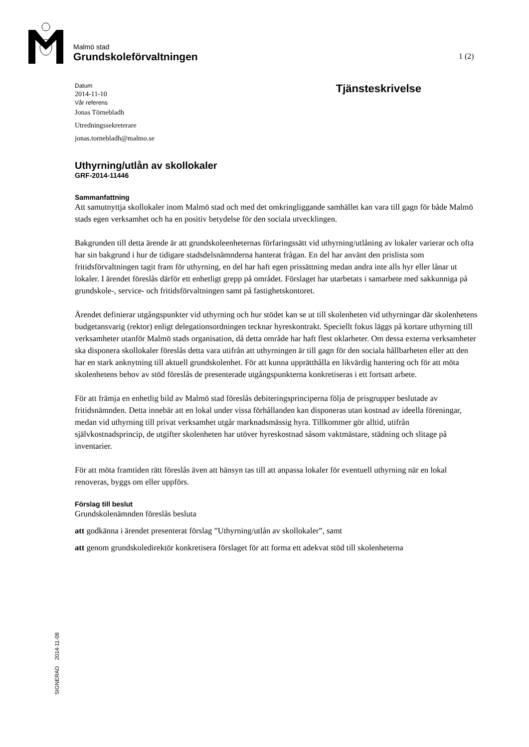Malmö stad
Grundskoleförvaltningen
1 (2)
Datum
2014-11-10
Vår referens
Jonas Törnebladh
Utredningssekreterare
jonas.tornebladh@malmo.se
Tjänsteskrivelse
Uthyrning/utlån av skollokaler
GRF-2014-11446
Sammanfattning
Att samutnyttja skollokaler inom Malmö stad och med det omkringliggande samhället kan vara till gagn för både Malmö stads egen verksamhet och ha en positiv betydelse för den sociala utvecklingen.
Bakgrunden till detta ärende är att grundskoleenheternas förfaringssätt vid uthyrning/utlåning av lokaler varierar och ofta har sin bakgrund i hur de tidigare stadsdelsnämnderna hanterat frågan. En del har använt den prislista som fritidsförvaltningen tagit fram för uthyrning, en del har haft egen prissättning medan andra inte alls hyr eller lånar ut lokaler. I ärendet föreslås därför ett enhetligt grepp på området. Förslaget har utarbetats i samarbete med sakkunniga på grundskole-, service- och fritidsförvaltningen samt på fastighetskontoret.
Ärendet definierar utgångspunkter vid uthyrning och hur stödet kan se ut till skolenheten vid uthyrningar där skolenhetens budgetansvarig (rektor) enligt delegationsordningen tecknar hyreskontrakt. Speciellt fokus läggs på kortare uthyrning till verksamheter utanför Malmö stads organisation, då detta område har haft flest oklarheter. Om dessa externa verksamheter ska disponera skollokaler föreslås detta vara utifrån att uthyrningen är till gagn för den sociala hållbarheten eller att den har en stark anknytning till aktuell grundskolenhet. För att kunna upprätthålla en likvärdig hantering och för att möta skolenhetens behov av stöd föreslås de presenterade utgångspunkterna konkretiseras i ett fortsatt arbete.
För att främja en enhetlig bild av Malmö stad föreslås debiteringsprinciperna följa de prisgrupper beslutade av fritidsnämnden. Detta innebär att en lokal under vissa förhållanden kan disponeras utan kostnad av ideella föreningar, medan vid uthyrning till privat verksamhet utgår marknadsmässig hyra. Tillkommer gör alltid, utifrån självkostnadsprincip, de utgifter skolenheten har utöver hyreskostnad såsom vaktmästare, städning och slitage på inventarier.
För att möta framtiden rätt föreslås även att hänsyn tas till att anpassa lokaler för eventuell uthyrning när en lokal renoveras, byggs om eller uppförs.
Förslag till beslut
Grundskolenämnden föreslås besluta
att godkänna i ärendet presenterat förslag ”Uthyrning/utlån av skollokaler”, samt
att genom grundskoledirektör konkretisera förslaget för att forma ett adekvat stöd till skolenheterna
SIGNERAD 2014-11-08